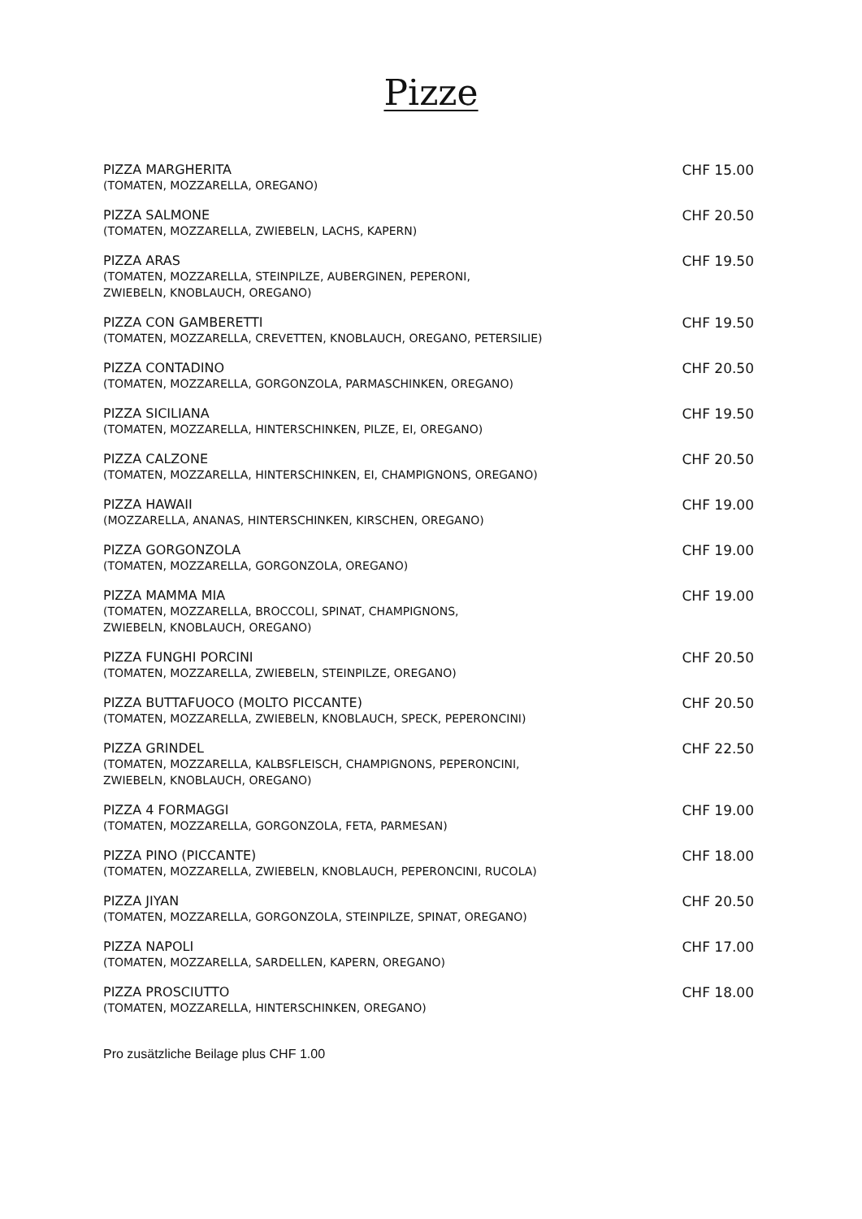Pizze
PIZZA MARGHERITA
(TOMATEN, MOZZARELLA, OREGANO)
CHF 15.00
PIZZA SALMONE
(TOMATEN, MOZZARELLA, ZWIEBELN, LACHS, KAPERN)
CHF 20.50
PIZZA ARAS
(TOMATEN, MOZZARELLA, STEINPILZE, AUBERGINEN, PEPERONI,
ZWIEBELN, KNOBLAUCH, OREGANO)
CHF 19.50
PIZZA CON GAMBERETTI
(TOMATEN, MOZZARELLA, CREVETTEN, KNOBLAUCH, OREGANO, PETERSILIE)
CHF 19.50
PIZZA CONTADINO
(TOMATEN, MOZZARELLA, GORGONZOLA, PARMASCHINKEN, OREGANO)
CHF 20.50
PIZZA SICILIANA
(TOMATEN, MOZZARELLA, HINTERSCHINKEN, PILZE, EI, OREGANO)
CHF 19.50
PIZZA CALZONE
(TOMATEN, MOZZARELLA, HINTERSCHINKEN, EI, CHAMPIGNONS, OREGANO)
CHF 20.50
PIZZA HAWAII
(MOZZARELLA, ANANAS, HINTERSCHINKEN, KIRSCHEN, OREGANO)
CHF 19.00
PIZZA GORGONZOLA
(TOMATEN, MOZZARELLA, GORGONZOLA, OREGANO)
CHF 19.00
PIZZA MAMMA MIA
(TOMATEN, MOZZARELLA, BROCCOLI, SPINAT, CHAMPIGNONS,
ZWIEBELN, KNOBLAUCH, OREGANO)
CHF 19.00
PIZZA FUNGHI PORCINI
(TOMATEN, MOZZARELLA, ZWIEBELN, STEINPILZE, OREGANO)
CHF 20.50
PIZZA BUTTAFUOCO (MOLTO PICCANTE)
(TOMATEN, MOZZARELLA, ZWIEBELN, KNOBLAUCH, SPECK, PEPERONCINI)
CHF 20.50
PIZZA GRINDEL
(TOMATEN, MOZZARELLA, KALBSFLEISCH, CHAMPIGNONS, PEPERONCINI,
ZWIEBELN, KNOBLAUCH, OREGANO)
CHF 22.50
PIZZA 4 FORMAGGI
(TOMATEN, MOZZARELLA, GORGONZOLA, FETA, PARMESAN)
CHF 19.00
PIZZA PINO (PICCANTE)
(TOMATEN, MOZZARELLA, ZWIEBELN, KNOBLAUCH, PEPERONCINI, RUCOLA)
CHF 18.00
PIZZA JIYAN
(TOMATEN, MOZZARELLA, GORGONZOLA, STEINPILZE, SPINAT, OREGANO)
CHF 20.50
PIZZA NAPOLI
(TOMATEN, MOZZARELLA, SARDELLEN, KAPERN, OREGANO)
CHF 17.00
PIZZA PROSCIUTTO
(TOMATEN, MOZZARELLA, HINTERSCHINKEN, OREGANO)
CHF 18.00
Pro zusätzliche Beilage plus CHF 1.00